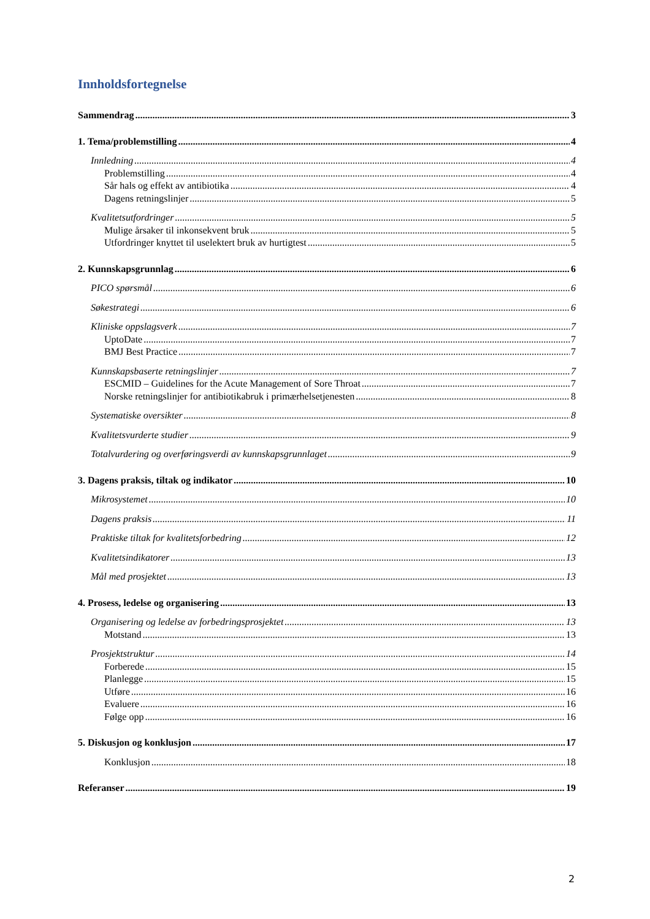Innholdsfortegnelse
Sammendrag 3
1. Tema/problemstilling 4
Innledning 4
Problemstilling 4
Sår hals og effekt av antibiotika 4
Dagens retningslinjer 5
Kvalitetsutfordringer 5
Mulige årsaker til inkonsekvent bruk 5
Utfordringer knyttet til uselektert bruk av hurtigtest 5
2. Kunnskapsgrunnlag 6
PICO spørsmål 6
Søkestrategi 6
Kliniske oppslagsverk 7
UptoDate 7
BMJ Best Practice 7
Kunnskapsbaserte retningslinjer 7
ESCMID – Guidelines for the Acute Management of Sore Throat 7
Norske retningslinjer for antibiotikabruk i primærhelsetjenesten 8
Systematiske oversikter 8
Kvalitetsvurderte studier 9
Totalvurdering og overføringsverdi av kunnskapsgrunnlaget 9
3. Dagens praksis, tiltak og indikator 10
Mikrosystemet 10
Dagens praksis 11
Praktiske tiltak for kvalitetsforbedring 12
Kvalitetsindikatorer 13
Mål med prosjektet 13
4. Prosess, ledelse og organisering 13
Organisering og ledelse av forbedringsprosjektet 13
Motstand 13
Prosjektstruktur 14
Forberede 15
Planlegge 15
Utføre 16
Evaluere 16
Følge opp 16
5. Diskusjon og konklusjon 17
Konklusjon 18
Referanser 19
2